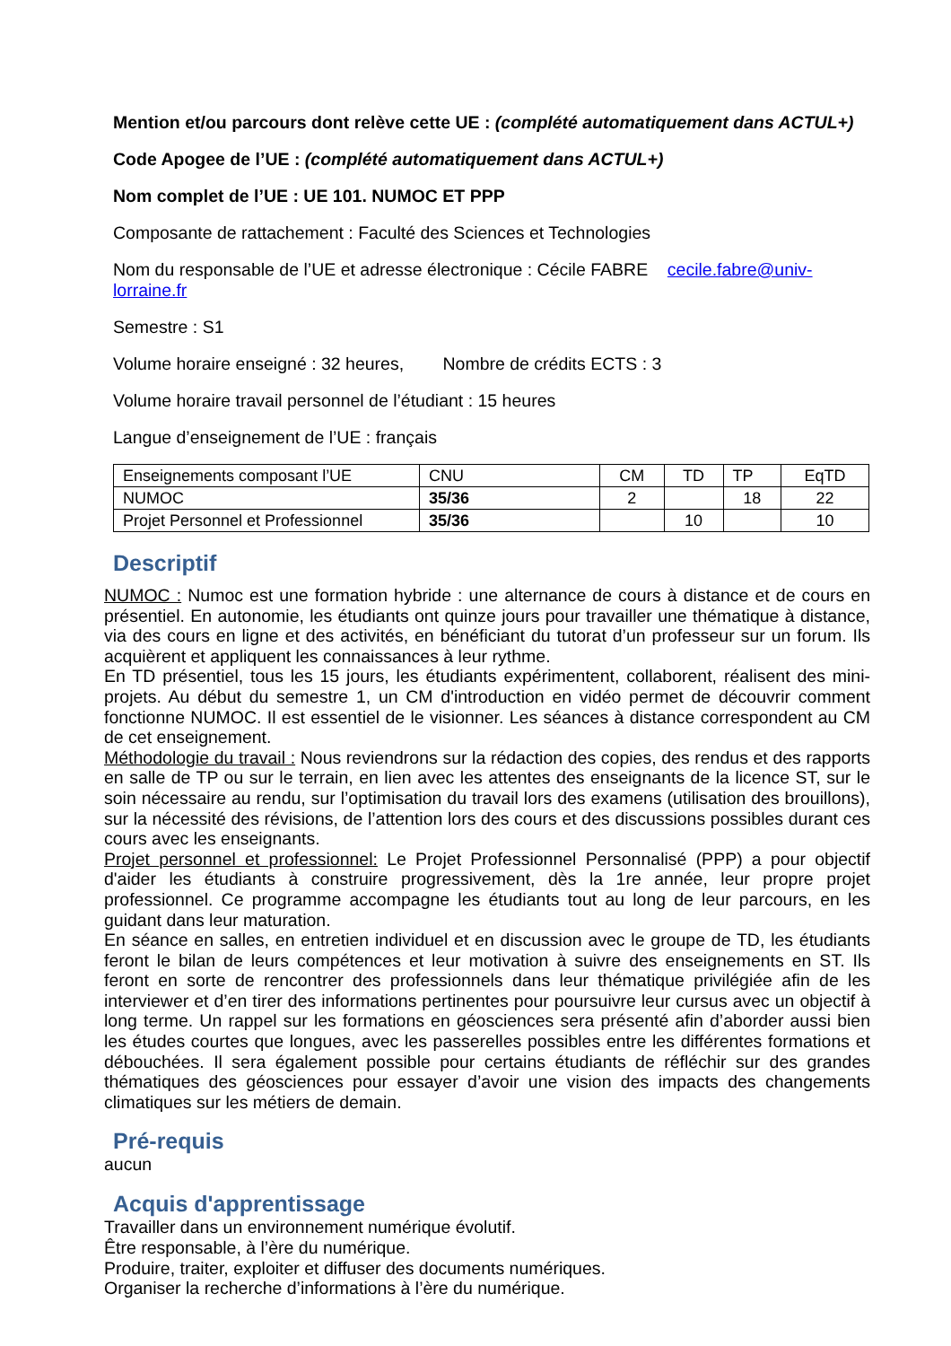Mention et/ou parcours dont relève cette UE : (complété automatiquement dans ACTUL+)
Code Apogee de l’UE : (complété automatiquement dans ACTUL+)
Nom complet de l’UE : UE 101. NUMOC ET PPP
Composante de rattachement : Faculté des Sciences et Technologies
Nom du responsable de l’UE et adresse électronique : Cécile FABRE cecile.fabre@univ-lorraine.fr
Semestre : S1
Volume horaire enseigné : 32 heures, Nombre de crédits ECTS : 3
Volume horaire travail personnel de l’étudiant : 15 heures
Langue d’enseignement de l’UE : français
| Enseignements composant l’UE | CNU | CM | TD | TP | EqTD |
| NUMOC | 35/36 | 2 | | 18 | 22 |
| Projet Personnel et Professionnel | 35/36 | | 10 | | 10 |
Descriptif
NUMOC : Numoc est une formation hybride : une alternance de cours à distance et de cours en présentiel. En autonomie, les étudiants ont quinze jours pour travailler une thématique à distance, via des cours en ligne et des activités, en bénéficiant du tutorat d’un professeur sur un forum. Ils acquièrent et appliquent les connaissances à leur rythme.
En TD présentiel, tous les 15 jours, les étudiants expérimentent, collaborent, réalisent des mini-projets. Au début du semestre 1, un CM d'introduction en vidéo permet de découvrir comment fonctionne NUMOC. Il est essentiel de le visionner. Les séances à distance correspondent au CM de cet enseignement.
Méthodologie du travail : Nous reviendrons sur la rédaction des copies, des rendus et des rapports en salle de TP ou sur le terrain, en lien avec les attentes des enseignants de la licence ST, sur le soin nécessaire au rendu, sur l’optimisation du travail lors des examens (utilisation des brouillons), sur la nécessité des révisions, de l’attention lors des cours et des discussions possibles durant ces cours avec les enseignants.
Projet personnel et professionnel: Le Projet Professionnel Personnalisé (PPP) a pour objectif d'aider les étudiants à construire progressivement, dès la 1re année, leur propre projet professionnel. Ce programme accompagne les étudiants tout au long de leur parcours, en les guidant dans leur maturation.
En séance en salles, en entretien individuel et en discussion avec le groupe de TD, les étudiants feront le bilan de leurs compétences et leur motivation à suivre des enseignements en ST. Ils feront en sorte de rencontrer des professionnels dans leur thématique privilégiée afin de les interviewer et d’en tirer des informations pertinentes pour poursuivre leur cursus avec un objectif à long terme. Un rappel sur les formations en géosciences sera présenté afin d’aborder aussi bien les études courtes que longues, avec les passerelles possibles entre les différentes formations et débouchées. Il sera également possible pour certains étudiants de réfléchir sur des grandes thématiques des géosciences pour essayer d’avoir une vision des impacts des changements climatiques sur les métiers de demain.
Pré-requis
aucun
Acquis d'apprentissage
Travailler dans un environnement numérique évolutif.
Être responsable, à l’ère du numérique.
Produire, traiter, exploiter et diffuser des documents numériques.
Organiser la recherche d’informations à l’ère du numérique.